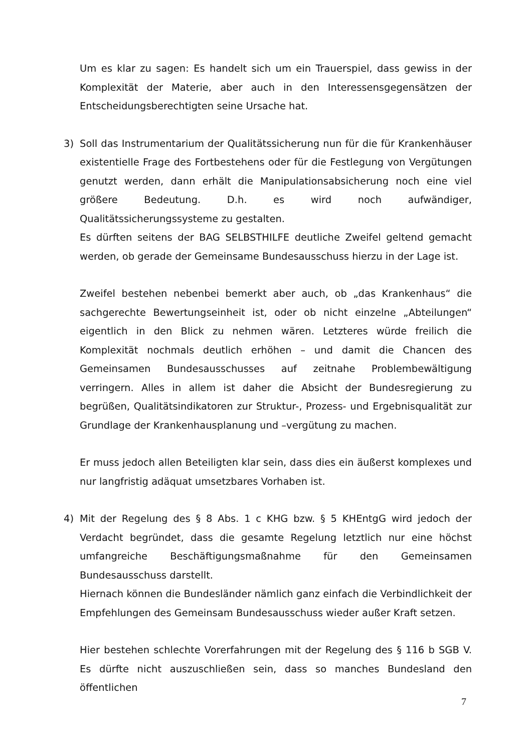Um es klar zu sagen: Es handelt sich um ein Trauerspiel, dass gewiss in der Komplexität der Materie, aber auch in den Interessensgegensätzen der Entscheidungsberechtigten seine Ursache hat.
3) Soll das Instrumentarium der Qualitätssicherung nun für die für Krankenhäuser existentielle Frage des Fortbestehens oder für die Festlegung von Vergütungen genutzt werden, dann erhält die Manipulationsabsicherung noch eine viel größere Bedeutung. D.h. es wird noch aufwändiger, Qualitätssicherungssysteme zu gestalten.
Es dürften seitens der BAG SELBSTHILFE deutliche Zweifel geltend gemacht werden, ob gerade der Gemeinsame Bundesausschuss hierzu in der Lage ist.
Zweifel bestehen nebenbei bemerkt aber auch, ob „das Krankenhaus“ die sachgerechte Bewertungseinheit ist, oder ob nicht einzelne „Abteilungen“ eigentlich in den Blick zu nehmen wären. Letzteres würde freilich die Komplexität nochmals deutlich erhöhen – und damit die Chancen des Gemeinsamen Bundesausschusses auf zeitnahe Problembewältigung verringern. Alles in allem ist daher die Absicht der Bundesregierung zu begrüßen, Qualitätsindikatoren zur Struktur-, Prozess- und Ergebnisqualität zur Grundlage der Krankenhausplanung und –vergütung zu machen.
Er muss jedoch allen Beteiligten klar sein, dass dies ein äußerst komplexes und nur langfristig adäquat umsetzbares Vorhaben ist.
4) Mit der Regelung des § 8 Abs. 1 c KHG bzw. § 5 KHEntgG wird jedoch der Verdacht begründet, dass die gesamte Regelung letztlich nur eine höchst umfangreiche Beschäftigungsmaßnahme für den Gemeinsamen Bundesausschuss darstellt.
Hiernach können die Bundesländer nämlich ganz einfach die Verbindlichkeit der Empfehlungen des Gemeinsam Bundesausschuss wieder außer Kraft setzen.
Hier bestehen schlechte Vorerfahrungen mit der Regelung des § 116 b SGB V. Es dürfte nicht auszuschließen sein, dass so manches Bundesland den öffentlichen
7